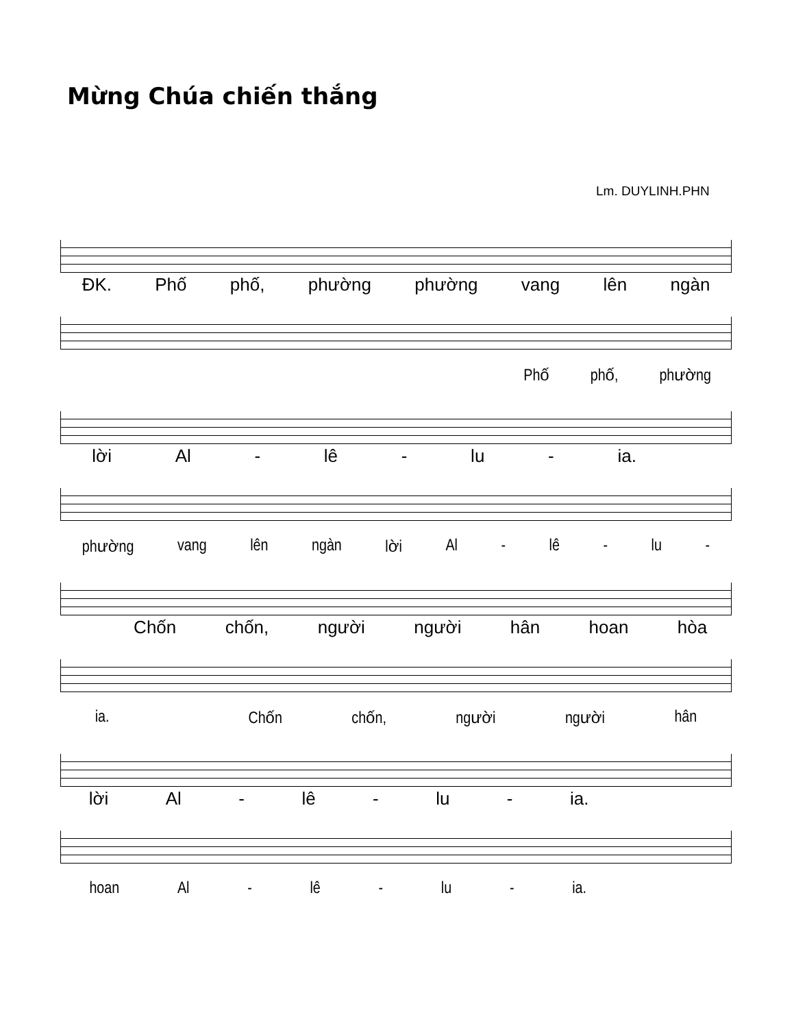Mừng Chúa chiến thắng
Lm. DUYLINH.PHN
ĐK. Phố phố, phường phường vang lên ngàn
Phố phố, phường
lời Al - lê - lu - ia.
phường vang lên ngàn lời Al - lê - lu -
Chốn chốn, người người hân hoan hòa
ia. Chốn chốn, người người hân
lời Al - lê - lu - ia.
hoan Al - lê - lu - ia.